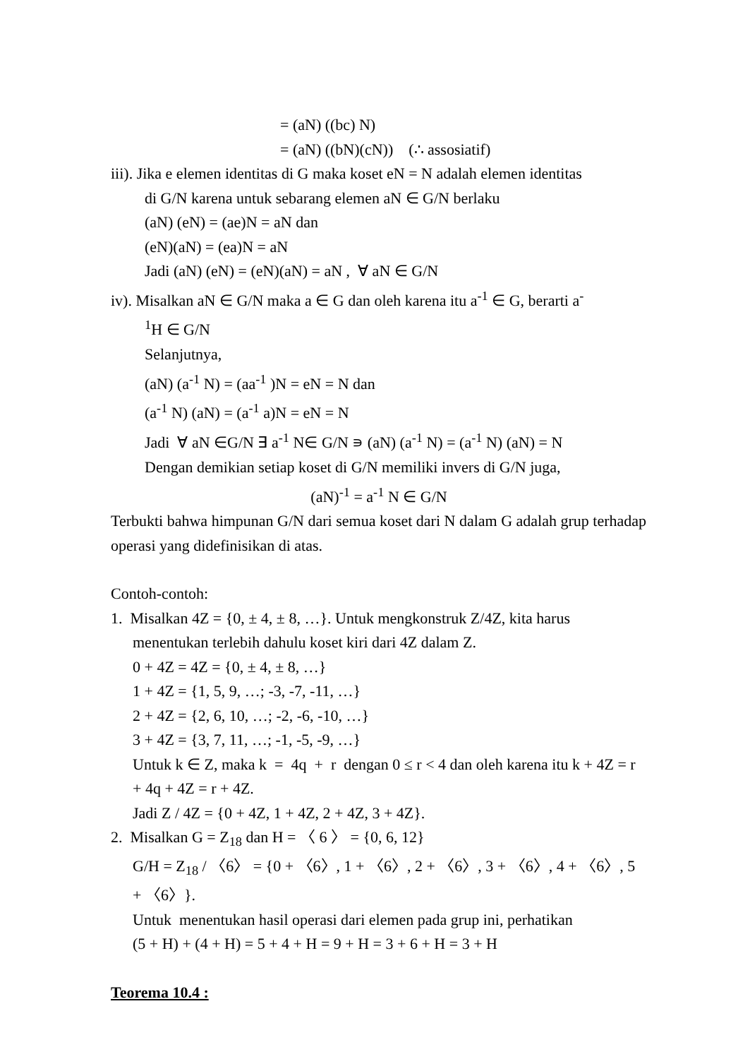= (aN) ((bc) N)
= (aN) ((bN)(cN)) (∴ assosiatif)
iii). Jika e elemen identitas di G maka koset eN = N adalah elemen identitas
di G/N karena untuk sebarang elemen aN ∈ G/N berlaku
(aN) (eN) = (ae)N = aN dan
(eN)(aN) = (ea)N = aN
Jadi (aN) (eN) = (eN)(aN) = aN , ∀ aN ∈ G/N
iv). Misalkan aN ∈ G/N maka a ∈ G dan oleh karena itu a<sup>-1</sup> ∈ G, berarti a<sup>-</sup>
<sup>1</sup>H ∈ G/N
Selanjutnya,
(aN) (a<sup>-1</sup> N) = (aa<sup>-1</sup> )N = eN = N dan
(a<sup>-1</sup> N) (aN) = (a<sup>-1</sup> a)N = eN = N
Jadi ∀ aN ∈G/N ∃ a<sup>-1</sup> N∈ G/N ∍ (aN) (a<sup>-1</sup> N) = (a<sup>-1</sup> N) (aN) = N
Dengan demikian setiap koset di G/N memiliki invers di G/N juga,
(aN)<sup>-1</sup> = a<sup>-1</sup> N ∈ G/N
Terbukti bahwa himpunan G/N dari semua koset dari N dalam G adalah grup terhadap operasi yang didefinisikan di atas.
Contoh-contoh:
1. Misalkan 4Z = {0, ± 4, ± 8, …}. Untuk mengkonstruk Z/4Z, kita harus
menentukan terlebih dahulu koset kiri dari 4Z dalam Z.
0 + 4Z = 4Z = {0, ± 4, ± 8, …}
1 + 4Z = {1, 5, 9, …; -3, -7, -11, …}
2 + 4Z = {2, 6, 10, …; -2, -6, -10, …}
3 + 4Z = {3, 7, 11, …; -1, -5, -9, …}
Untuk k ∈ Z, maka k = 4q + r dengan 0 ≤ r < 4 dan oleh karena itu k + 4Z = r + 4q + 4Z = r + 4Z.
Jadi Z / 4Z = {0 + 4Z, 1 + 4Z, 2 + 4Z, 3 + 4Z}.
2. Misalkan G = Z<sub>18</sub> dan H = 〈 6 〉 = {0, 6, 12}
G/H = Z<sub>18</sub> / 〈6〉 = {0 + 〈6〉, 1 + 〈6〉, 2 + 〈6〉, 3 + 〈6〉, 4 + 〈6〉, 5 + 〈6〉}.
Untuk menentukan hasil operasi dari elemen pada grup ini, perhatikan
(5 + H) + (4 + H) = 5 + 4 + H = 9 + H = 3 + 6 + H = 3 + H
Teorema 10.4 :